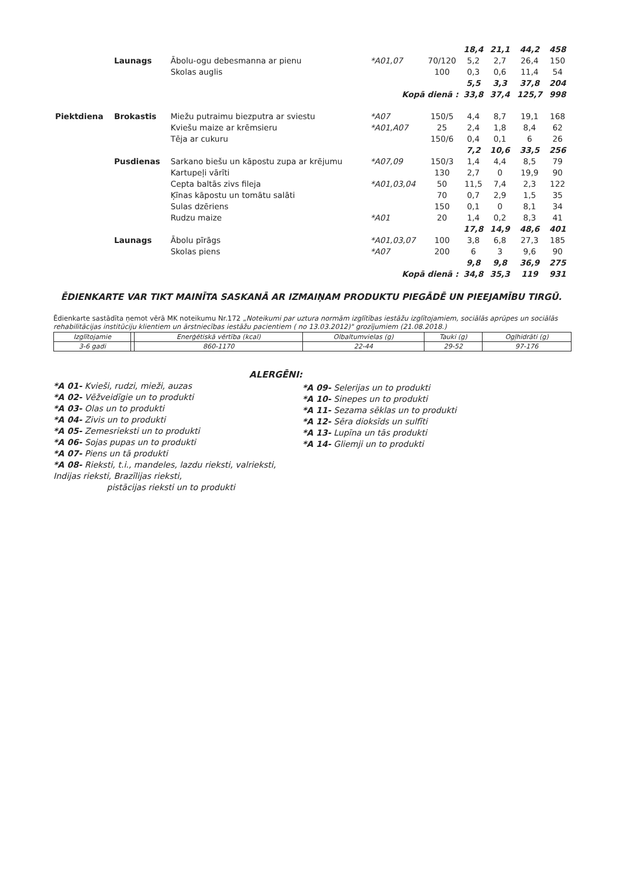| | | | | | 18,4 | 21,1 | 44,2 | 458 |
| | Launags | Ābolu-ogu debesmanna ar pienu | *A01,07 | 70/120 | 5,2 | 2,7 | 26,4 | 150 |
| | | Skolas auglis | | 100 | 0,3 | 0,6 | 11,4 | 54 |
| | | | | | 5,5 | 3,3 | 37,8 | 204 |
| | | | Kopā dienā : | | 33,8 | 37,4 | 125,7 | 998 |
| Piektdiena | Brokastis | Miežu putraimu biezputra ar sviestu | *A07 | 150/5 | 4,4 | 8,7 | 19,1 | 168 |
| | | Kviešu maize ar krēmsieru | *A01,A07 | 25 | 2,4 | 1,8 | 8,4 | 62 |
| | | Tēja ar cukuru | | 150/6 | 0,4 | 0,1 | 6 | 26 |
| | | | | | 7,2 | 10,6 | 33,5 | 256 |
| | Pusdienas | Sarkano biešu un kāpostu zupa ar krējumu | *A07,09 | 150/3 | 1,4 | 4,4 | 8,5 | 79 |
| | | Kartupeļi vārīti | | 130 | 2,7 | 0 | 19,9 | 90 |
| | | Cepta baltās zivs fileja | *A01,03,04 | 50 | 11,5 | 7,4 | 2,3 | 122 |
| | | Ķīnas kāpostu un tomātu salāti | | 70 | 0,7 | 2,9 | 1,5 | 35 |
| | | Sulas dzēriens | | 150 | 0,1 | 0 | 8,1 | 34 |
| | | Rudzu maize | *A01 | 20 | 1,4 | 0,2 | 8,3 | 41 |
| | | | | | 17,8 | 14,9 | 48,6 | 401 |
| | Launags | Ābolu pīrāgs | *A01,03,07 | 100 | 3,8 | 6,8 | 27,3 | 185 |
| | | Skolas piens | *A07 | 200 | 6 | 3 | 9,6 | 90 |
| | | | | | 9,8 | 9,8 | 36,9 | 275 |
| | | | Kopā dienā : | | 34,8 | 35,3 | 119 | 931 |
ĒDIENKARTE VAR TIKT MAINĪTA SASKANĀ AR IZMAIŅAM PRODUKTU PIEGĀDĒ UN PIEEJAMĪBU TIRGŪ.
Ēdienkarte sastādīta ņemot vērā MK noteikumu Nr.172 „Noteikumi par uztura normām izglītības iestāžu izglītojamiem, sociālās aprūpes un sociālās rehabilitācijas institūciju klientiem un ārstniecības iestāžu pacientiem ( no 13.03.2012)" grozījumiem (21.08.2018.)
| Izglītojamie | | Enerģētiskā vērtība (kcal) | Olbaltumvielas (g) | Tauki (g) | Ogļhidrāti (g) |
| 3-6 gadi | | 860-1170 | 22-44 | 29-52 | 97-176 |
ALERGĒNI:
*A 01- Kvieši, rudzi, mieži, auzas
*A 02- Vēžveidīgie un to produkti
*A 03- Olas un to produkti
*A 04- Zivis un to produkti
*A 05- Zemesrieksti un to produkti
*A 06- Sojas pupas un to produkti
*A 07- Piens un tā produkti
*A 08- Rieksti, t.i., mandeles, lazdu rieksti, valrieksti, Indijas rieksti, Brazīlijas rieksti, pistācijas rieksti un to produkti
*A 09- Selerijas un to produkti
*A 10- Sinepes un to produkti
*A 11- Sezama sēklas un to produkti
*A 12- Sēra dioksīds un sulfīti
*A 13- Lupīna un tās produkti
*A 14- Gliemji un to produkti